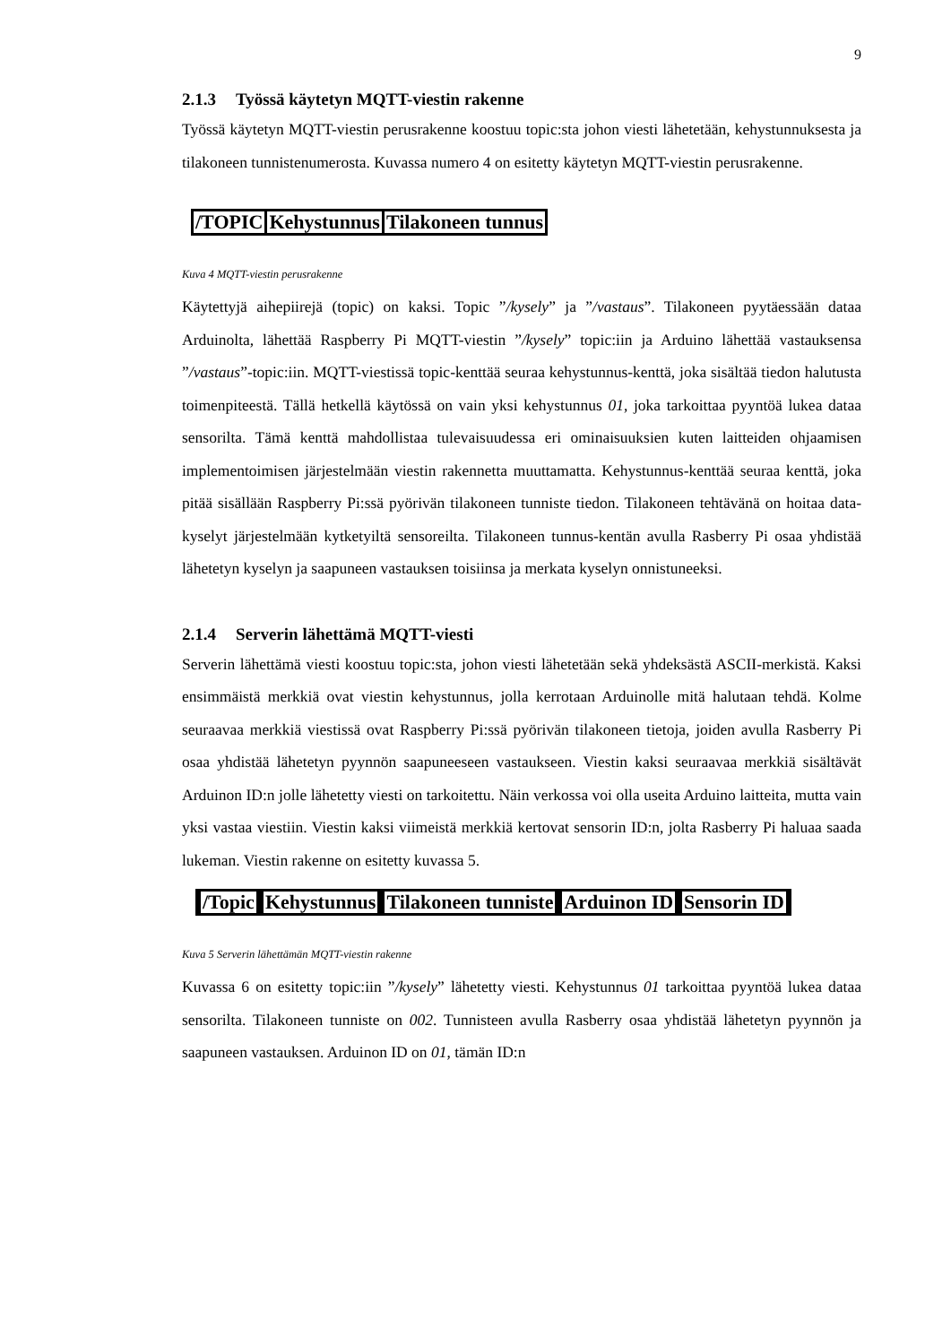9
2.1.3 Työssä käytetyn MQTT-viestin rakenne
Työssä käytetyn MQTT-viestin perusrakenne koostuu topic:sta johon viesti lähetetään, kehystunnuksesta ja tilakoneen tunnistenumerosta. Kuvassa numero 4 on esitetty käytetyn MQTT-viestin perusrakenne.
/TOPIC Kehystunnus Tilakoneen tunnus
Kuva 4 MQTT-viestin perusrakenne
Käytettyjä aihepiirejä (topic) on kaksi. Topic ”/kysely” ja ”/vastaus”. Tilakoneen pyytäessään dataa Arduinolta, lähettää Raspberry Pi MQTT-viestin ”/kysely” topic:iin ja Arduino lähettää vastauksensa ”/vastaus”-topic:iin. MQTT-viestissä topic-kenttää seuraa kehystunnus-kenttä, joka sisältää tiedon halutusta toimenpiteestä. Tällä hetkellä käytössä on vain yksi kehystunnus 01, joka tarkoittaa pyyntöä lukea dataa sensorilta. Tämä kenttä mahdollistaa tulevaisuudessa eri ominaisuuksien kuten laitteiden ohjaamisen implementoimisen järjestelmään viestin rakennetta muuttamatta. Kehystunnus-kenttää seuraa kenttä, joka pitää sisällään Raspberry Pi:ssä pyörivän tilakoneen tunniste tiedon. Tilakoneen tehtävänä on hoitaa data-kyselyt järjestelmään kytketyiltä sensoreilta. Tilakoneen tunnus-kentän avulla Rasberry Pi osaa yhdistää lähetetyn kyselyn ja saapuneen vastauksen toisiinsa ja merkata kyselyn onnistuneeksi.
2.1.4 Serverin lähettämä MQTT-viesti
Serverin lähettämä viesti koostuu topic:sta, johon viesti lähetetään sekä yhdeksästä ASCII-merkistä. Kaksi ensimmäistä merkkiä ovat viestin kehystunnus, jolla kerrotaan Arduinolle mitä halutaan tehdä. Kolme seuraavaa merkkiä viestissä ovat Raspberry Pi:ssä pyörivän tilakoneen tietoja, joiden avulla Rasberry Pi osaa yhdistää lähetetyn pyynnön saapuneeseen vastaukseen. Viestin kaksi seuraavaa merkkiä sisältävät Arduinon ID:n jolle lähetetty viesti on tarkoitettu. Näin verkossa voi olla useita Arduino laitteita, mutta vain yksi vastaa viestiin. Viestin kaksi viimeistä merkkiä kertovat sensorin ID:n, jolta Rasberry Pi haluaa saada lukeman. Viestin rakenne on esitetty kuvassa 5.
/Topic Kehystunnus Tilakoneen tunniste Arduinon ID Sensorin ID
Kuva 5 Serverin lähettämän MQTT-viestin rakenne
Kuvassa 6 on esitetty topic:iin ”/kysely” lähetetty viesti. Kehystunnus 01 tarkoittaa pyyntöä lukea dataa sensorilta. Tilakoneen tunniste on 002. Tunnisteen avulla Rasberry osaa yhdistää lähetetyn pyynnön ja saapuneen vastauksen. Arduinon ID on 01, tämän ID:n